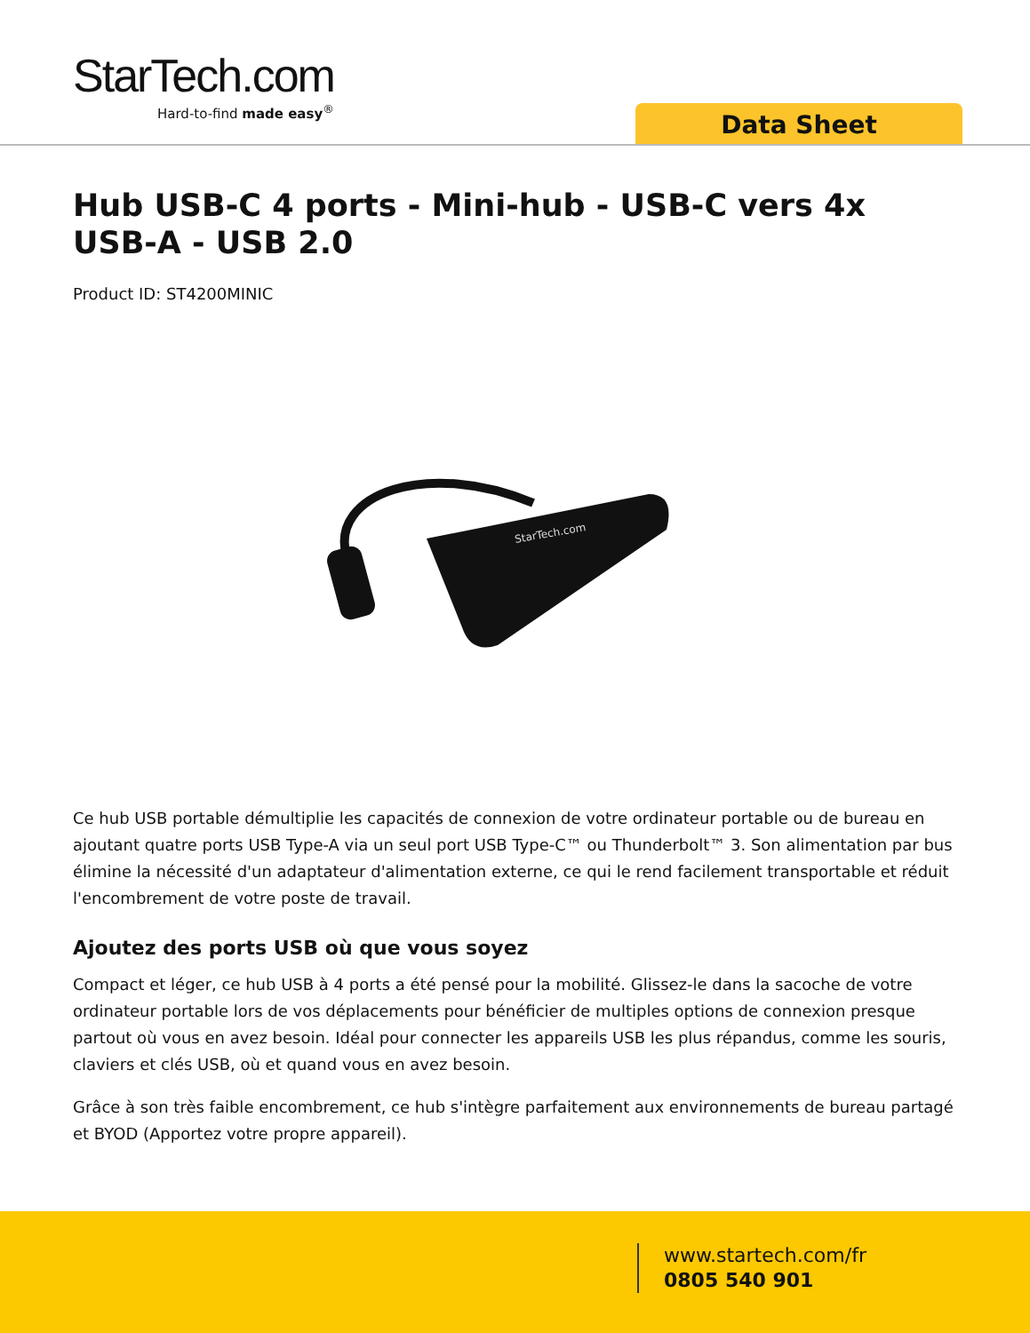StarTech.com
Hard-to-find made easy<sup>®</sup>
Data Sheet
Hub USB-C 4 ports - Mini-hub - USB-C vers 4x USB-A - USB 2.0
Product ID: ST4200MINIC
StarTech.com
Ce hub USB portable démultiplie les capacités de connexion de votre ordinateur portable ou de bureau en ajoutant quatre ports USB Type-A via un seul port USB Type-C™ ou Thunderbolt™ 3. Son alimentation par bus élimine la nécessité d'un adaptateur d'alimentation externe, ce qui le rend facilement transportable et réduit l'encombrement de votre poste de travail.
Ajoutez des ports USB où que vous soyez
Compact et léger, ce hub USB à 4 ports a été pensé pour la mobilité. Glissez-le dans la sacoche de votre ordinateur portable lors de vos déplacements pour bénéficier de multiples options de connexion presque partout où vous en avez besoin. Idéal pour connecter les appareils USB les plus répandus, comme les souris, claviers et clés USB, où et quand vous en avez besoin.
Grâce à son très faible encombrement, ce hub s'intègre parfaitement aux environnements de bureau partagé et BYOD (Apportez votre propre appareil).
www.startech.com/fr
0805 540 901